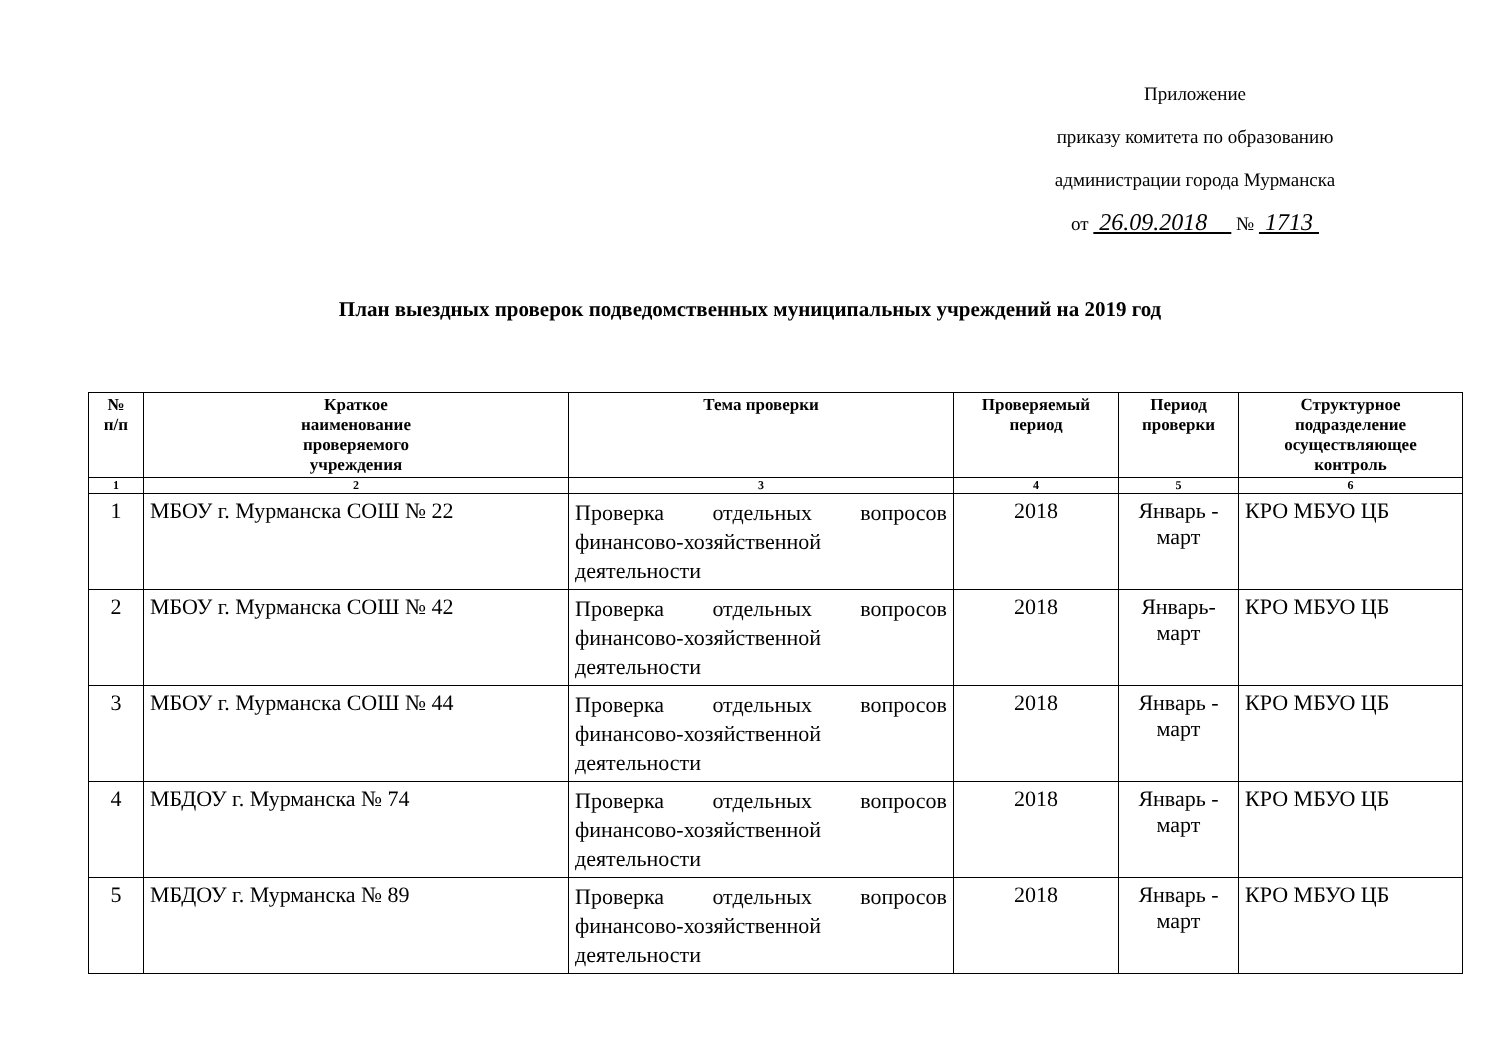Приложение
приказу комитета по образованию
администрации города Мурманска
от 26.09.2018 № 1713
План выездных проверок подведомственных муниципальных учреждений на 2019 год
| № п/п | Краткое наименование проверяемого учреждения | Тема проверки | Проверяемый период | Период проверки | Структурное подразделение осуществляющее контроль |
| --- | --- | --- | --- | --- | --- |
| 1 | 2 | 3 | 4 | 5 | 6 |
| 1 | МБОУ г. Мурманска СОШ № 22 | Проверка отдельных вопросов финансово-хозяйственной деятельности | 2018 | Январь - март | КРО МБУО ЦБ |
| 2 | МБОУ г. Мурманска СОШ № 42 | Проверка отдельных вопросов финансово-хозяйственной деятельности | 2018 | Январь- март | КРО МБУО ЦБ |
| 3 | МБОУ г. Мурманска СОШ № 44 | Проверка отдельных вопросов финансово-хозяйственной деятельности | 2018 | Январь - март | КРО МБУО ЦБ |
| 4 | МБДОУ г. Мурманска № 74 | Проверка отдельных вопросов финансово-хозяйственной деятельности | 2018 | Январь - март | КРО МБУО ЦБ |
| 5 | МБДОУ г. Мурманска № 89 | Проверка отдельных вопросов финансово-хозяйственной деятельности | 2018 | Январь - март | КРО МБУО ЦБ |